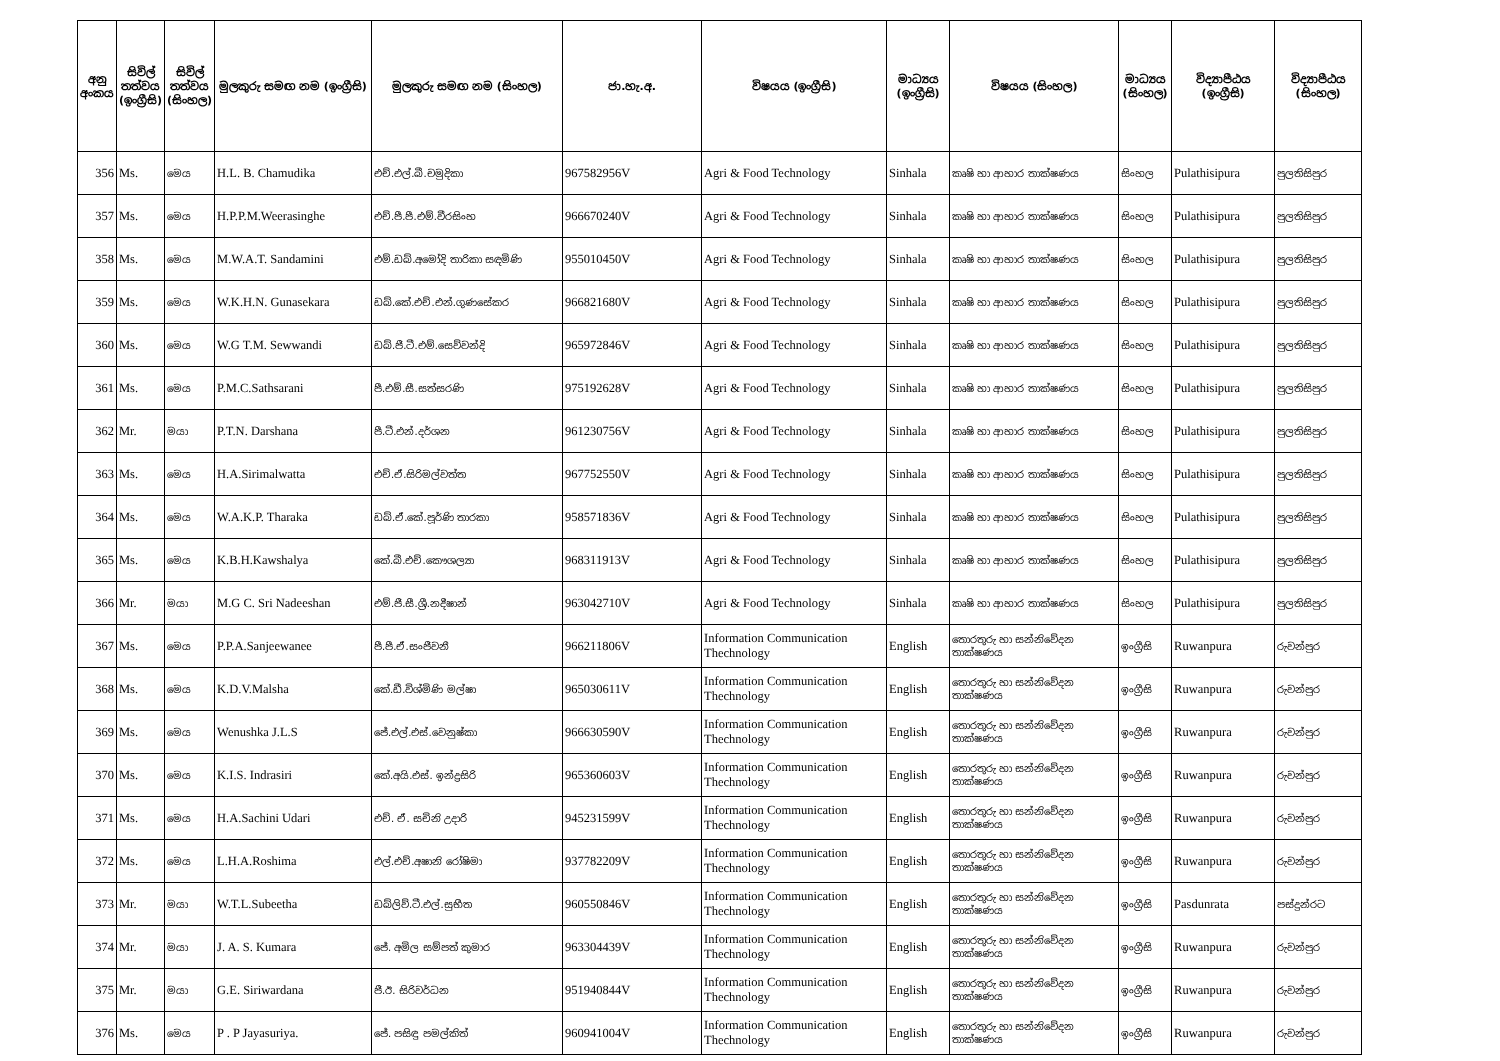| අනු අංකය | සිවිල් තත්වය (ඉංග්‍රීසි) | සිවිල් තත්වය (සිංහල) | මුලකුරු සමඟ නම (ඉංග්‍රීසි) | මුලකුරු සමඟ නම (සිංහල) | ජා.හැ.අ. | විෂයය (ඉංග්‍රීසි) | මාධ්‍යය (ඉංග්‍රීසි) | විෂයය (සිංහල) | මාධ්‍යය (සිංහල) | විද්‍යාපීඨය (ඉංග්‍රීසි) | විද්‍යාපීඨය (සිංහල) |
| --- | --- | --- | --- | --- | --- | --- | --- | --- | --- | --- | --- |
| 356 | Ms. | මෙය | H.L. B. Chamudika | එච්.එල්.බී.චමුදිකා | 967582956V | Agri & Food Technology | Sinhala | කෘෂි හා ආහාර තාක්ෂණය | සිංහල | Pulathisipura | පුලතිසිපුර |
| 357 | Ms. | මෙය | H.P.P.M.Weerasinghe | එච්.පී.පී.එම්.වීරසිංහ | 966670240V | Agri & Food Technology | Sinhala | කෘෂි හා ආහාර තාක්ෂණය | සිංහල | Pulathisipura | පුලතිසිපුර |
| 358 | Ms. | මෙය | M.W.A.T. Sandamini | එම්.ඩබ්.අමෝදි තාරිකා සඳමිණි | 955010450V | Agri & Food Technology | Sinhala | කෘෂි හා ආහාර තාක්ෂණය | සිංහල | Pulathisipura | පුලතිසිපුර |
| 359 | Ms. | මෙය | W.K.H.N. Gunasekara | ඩබ්.කේ.එච්.එන්.ගුණසේකර | 966821680V | Agri & Food Technology | Sinhala | කෘෂි හා ආහාර තාක්ෂණය | සිංහල | Pulathisipura | පුලතිසිපුර |
| 360 | Ms. | මෙය | W.G T.M. Sewwandi | ඩබ්.ජී.ටී.එම්.සෙව්වන්දි | 965972846V | Agri & Food Technology | Sinhala | කෘෂි හා ආහාර තාක්ෂණය | සිංහල | Pulathisipura | පුලතිසිපුර |
| 361 | Ms. | මෙය | P.M.C.Sathsarani | පී.එම්.සී.සත්සරණි | 975192628V | Agri & Food Technology | Sinhala | කෘෂි හා ආහාර තාක්ෂණය | සිංහල | Pulathisipura | පුලතිසිපුර |
| 362 | Mr. | මයා | P.T.N. Darshana | පී.ටී.එන්.දර්ශන | 961230756V | Agri & Food Technology | Sinhala | කෘෂි හා ආහාර තාක්ෂණය | සිංහල | Pulathisipura | පුලතිසිපුර |
| 363 | Ms. | මෙය | H.A.Sirimalwatta | එච්.ඒ.සිරිමල්වත්ත | 967752550V | Agri & Food Technology | Sinhala | කෘෂි හා ආහාර තාක්ෂණය | සිංහල | Pulathisipura | පුලතිසිපුර |
| 364 | Ms. | මෙය | W.A.K.P. Tharaka | ඩබ්.ඒ.කේ.පූර්ණි තාරකා | 958571836V | Agri & Food Technology | Sinhala | කෘෂි හා ආහාර තාක්ෂණය | සිංහල | Pulathisipura | පුලතිසිපුර |
| 365 | Ms. | මෙය | K.B.H.Kawshalya | කේ.බී.එච්.කෞශල්‍යා | 968311913V | Agri & Food Technology | Sinhala | කෘෂි හා ආහාර තාක්ෂණය | සිංහල | Pulathisipura | පුලතිසිපුර |
| 366 | Mr. | මයා | M.G C. Sri Nadeeshan | එම්.ජී.සී.ශ්‍රී.නදීෂාන් | 963042710V | Agri & Food Technology | Sinhala | කෘෂි හා ආහාර තාක්ෂණය | සිංහල | Pulathisipura | පුලතිසිපුර |
| 367 | Ms. | මෙය | P.P.A.Sanjeewanee | පී.පී.ඒ.සංජීවනී | 966211806V | Information Communication Thechnology | English | තොරතුරු හා සන්නිවේදන තාක්ෂණය | ඉංග්‍රීසි | Ruwanpura | රුවන්පුර |
| 368 | Ms. | මෙය | K.D.V.Malsha | කේ.ඩී.විශ්මිණි මල්ෂා | 965030611V | Information Communication Thechnology | English | තොරතුරු හා සන්නිවේදන තාක්ෂණය | ඉංග්‍රීසි | Ruwanpura | රුවන්පුර |
| 369 | Ms. | මෙය | Wenushka J.L.S | ජේ.එල්.එස්.වෙනුෂ්කා | 966630590V | Information Communication Thechnology | English | තොරතුරු හා සන්නිවේදන තාක්ෂණය | ඉංග්‍රීසි | Ruwanpura | රුවන්පුර |
| 370 | Ms. | මෙය | K.I.S. Indrasiri | කේ.අයි.එස්. ඉන්ද්‍රසිරි | 965360603V | Information Communication Thechnology | English | තොරතුරු හා සන්නිවේදන තාක්ෂණය | ඉංග්‍රීසි | Ruwanpura | රුවන්පුර |
| 371 | Ms. | මෙය | H.A.Sachini Udari | එච්. ඒ. සචිනි උදාරි | 945231599V | Information Communication Thechnology | English | තොරතුරු හා සන්නිවේදන තාක්ෂණය | ඉංග්‍රීසි | Ruwanpura | රුවන්පුර |
| 372 | Ms. | මෙය | L.H.A.Roshima | එල්.එච්.අෂානි රෝෂිමා | 937782209V | Information Communication Thechnology | English | තොරතුරු හා සන්නිවේදන තාක්ෂණය | ඉංග්‍රීසි | Ruwanpura | රුවන්පුර |
| 373 | Mr. | මයා | W.T.L.Subeetha | ඩබ්ලිව්.ටී.එල්.සුභීත | 960550846V | Information Communication Thechnology | English | තොරතුරු හා සන්නිවේදන තාක්ෂණය | ඉංග්‍රීසි | Pasdunrata | පස්දුන්රට |
| 374 | Mr. | මයා | J. A. S. Kumara | ජේ. අමිල සම්පත් කුමාර | 963304439V | Information Communication Thechnology | English | තොරතුරු හා සන්නිවේදන තාක්ෂණය | ඉංග්‍රීසි | Ruwanpura | රුවන්පුර |
| 375 | Mr. | මයා | G.E. Siriwardana | ජී.ඊ. සිරිවර්ධන | 951940844V | Information Communication Thechnology | English | තොරතුරු හා සන්නිවේදන තාක්ෂණය | ඉංග්‍රීසි | Ruwanpura | රුවන්පුර |
| 376 | Ms. | මෙය | P . P Jayasuriya. | ජේ. පසිඳු පමල්කිත් | 960941004V | Information Communication Thechnology | English | තොරතුරු හා සන්නිවේදන තාක්ෂණය | ඉංග්‍රීසි | Ruwanpura | රුවන්පුර |